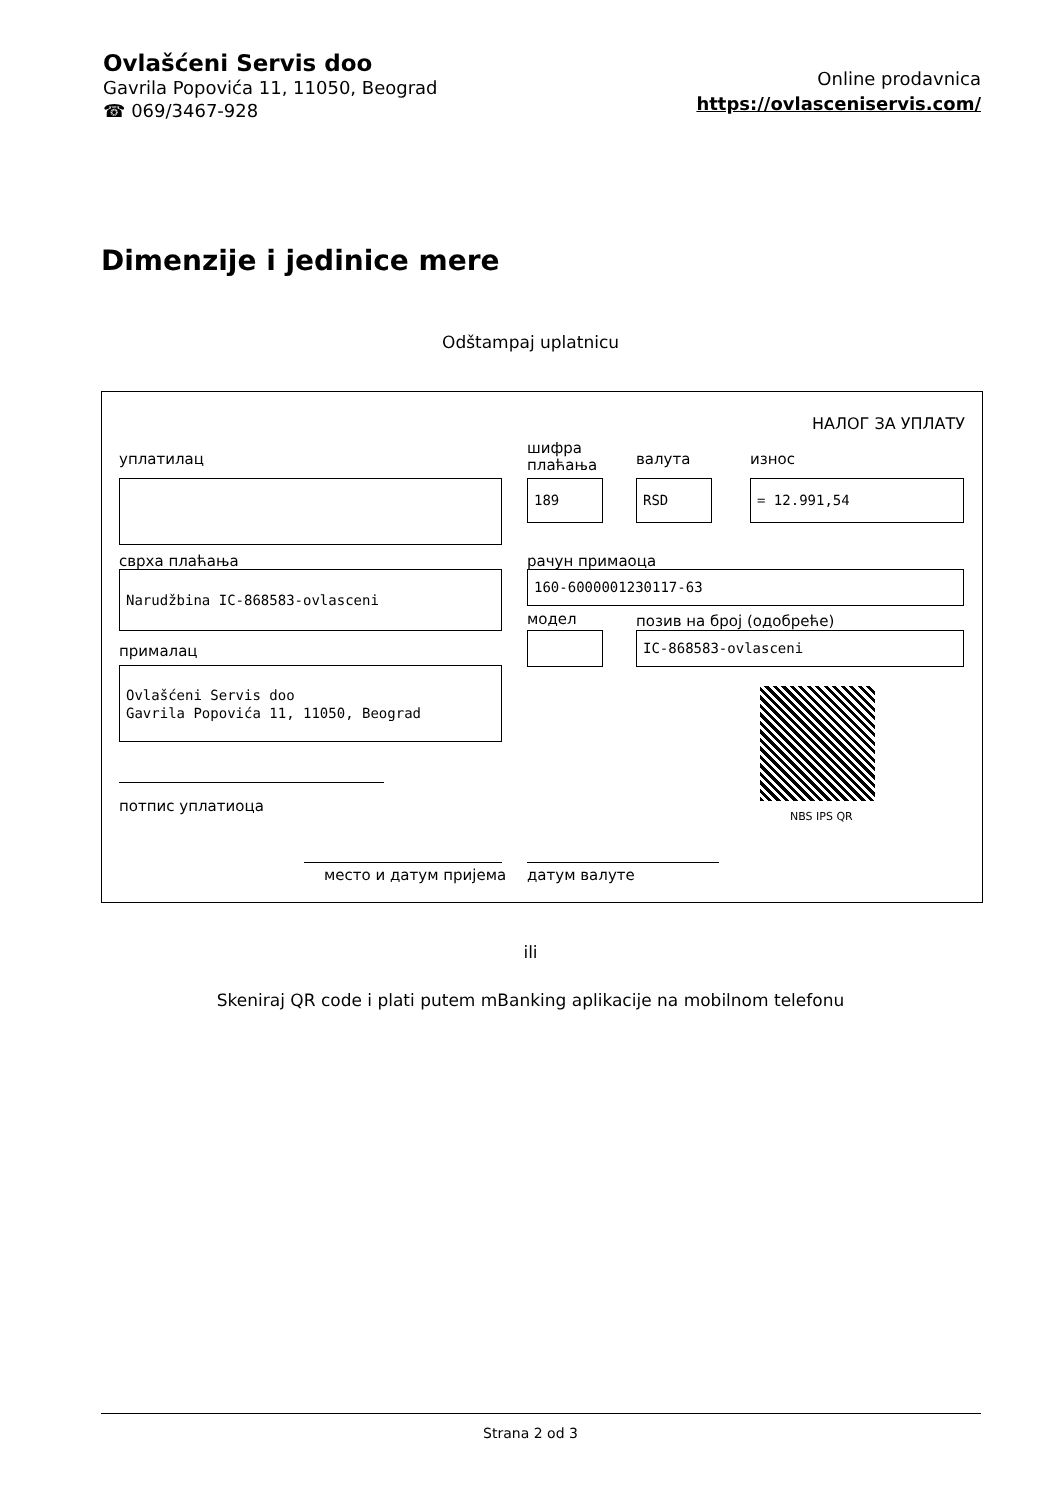Ovlašćeni Servis doo
Gavrila Popovića 11, 11050, Beograd
☎ 069/3467-928
Online prodavnica
https://ovlasceniservis.com/
Dimenzije i jedinice mere
Odštampaj uplatnicu
НАЛОГ ЗА УПЛАТУ
уплатилац
шифра
плаћања
валута износ
189 RSD = 12.991,54
сврха плаћања рачун примаоца
Narudžbina IC-868583-ovlasceni 160-6000001230117-63
модел позив на број (одобреће)
прималац
IC-868583-ovlasceni
Ovlašćeni Servis doo
Gavrila Popovića 11, 11050, Beograd
NBS IPS QR
потпис уплатиоца
место и датум пријема датум валуте
ili
Skeniraj QR code i plati putem mBanking aplikacije na mobilnom telefonu
Strana 2 od 3